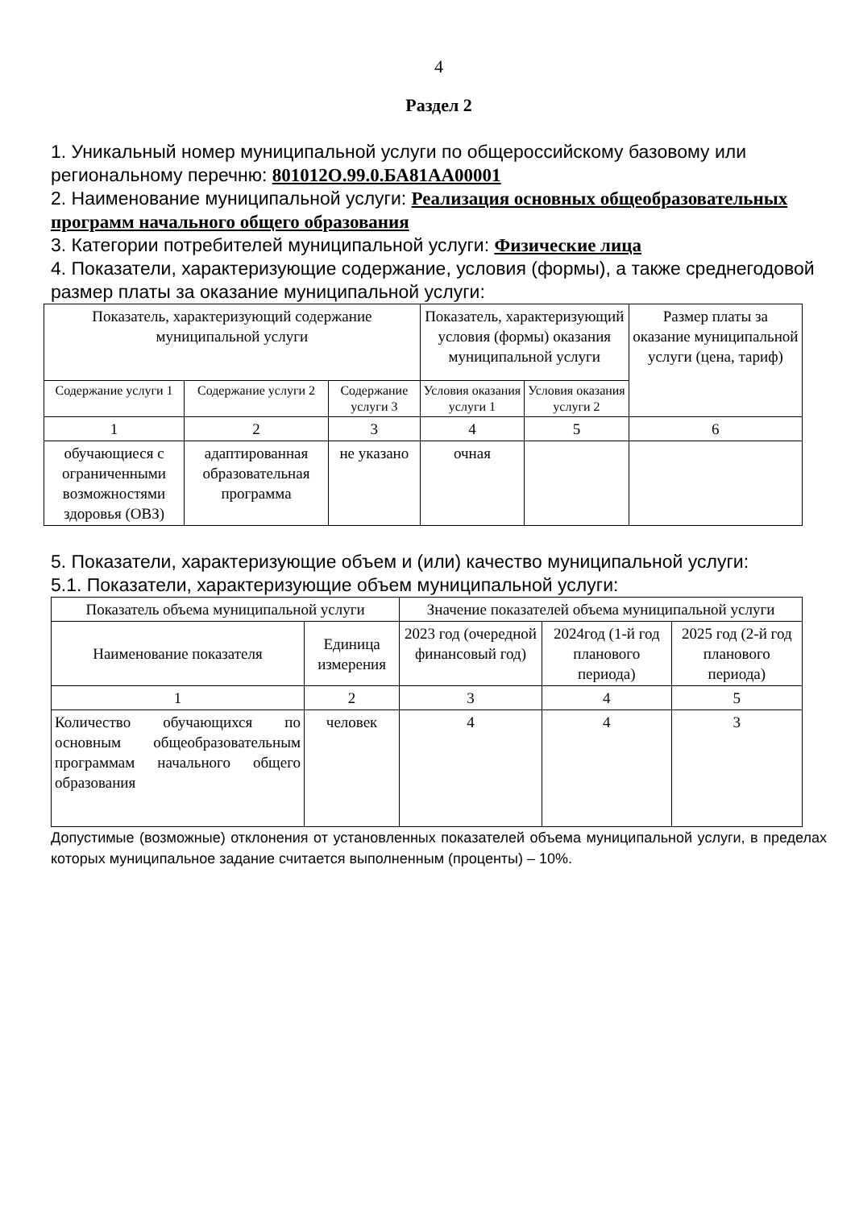4
Раздел 2
1. Уникальный номер муниципальной услуги по общероссийскому базовому или региональному перечню: 801012О.99.0.БА81АА00001
2. Наименование муниципальной услуги: Реализация основных общеобразовательных программ начального общего образования
3. Категории потребителей муниципальной услуги: Физические лица
4. Показатели, характеризующие содержание, условия (формы), а также среднегодовой размер платы за оказание муниципальной услуги:
| Показатель, характеризующий содержание муниципальной услуги | | | Показатель, характеризующий условия (формы) оказания муниципальной услуги | | Размер платы за оказание муниципальной услуги (цена, тариф) |
| --- | --- | --- | --- | --- | --- |
| Содержание услуги 1 | Содержание услуги 2 | Содержание услуги 3 | Условия оказания услуги 1 | Условия оказания услуги 2 | |
| 1 | 2 | 3 | 4 | 5 | 6 |
| обучающиеся с ограниченными возможностями здоровья (ОВЗ) | адаптированная образовательная программа | не указано | очная | | |
5. Показатели, характеризующие объем и (или) качество муниципальной услуги:
5.1. Показатели, характеризующие объем муниципальной услуги:
| Показатель объема муниципальной услуги | | Значение показателей объема муниципальной услуги | | |
| --- | --- | --- | --- | --- |
| Наименование показателя | Единица измерения | 2023 год (очередной финансовый год) | 2024год (1-й год планового периода) | 2025 год (2-й год планового периода) |
| 1 | 2 | 3 | 4 | 5 |
| Количество обучающихся по основным общеобразовательным программам начального общего образования | человек | 4 | 4 | 3 |
Допустимые (возможные) отклонения от установленных показателей объема муниципальной услуги, в пределах которых муниципальное задание считается выполненным (проценты) – 10%.